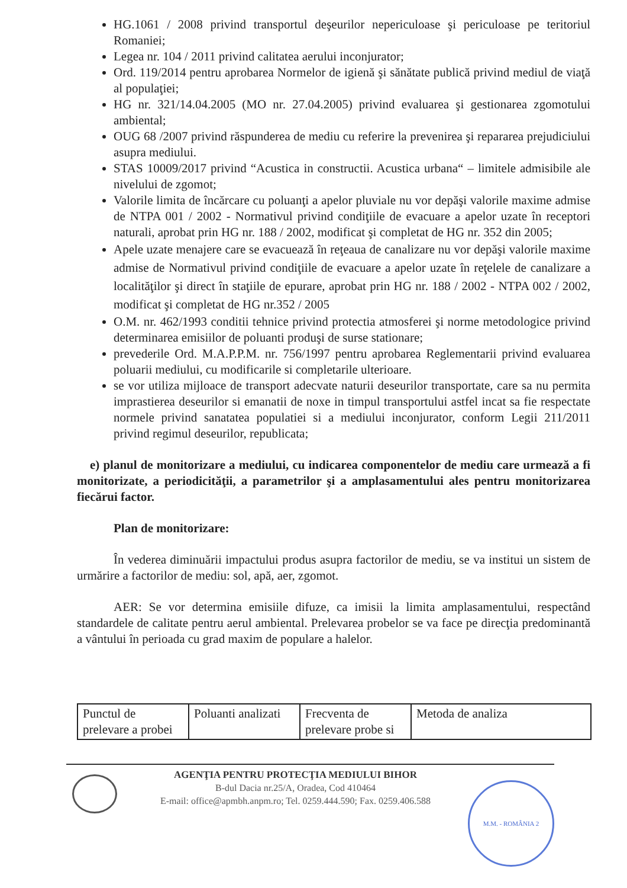HG.1061 / 2008 privind transportul deşeurilor nepericuloase şi periculoase pe teritoriul Romaniei;
Legea nr. 104 / 2011 privind calitatea aerului inconjurator;
Ord. 119/2014 pentru aprobarea Normelor de igienă şi sănătate publică privind mediul de viaţă al populaţiei;
HG nr. 321/14.04.2005 (MO nr. 27.04.2005) privind evaluarea şi gestionarea zgomotului ambiental;
OUG 68 /2007 privind răspunderea de mediu cu referire la prevenirea şi repararea prejudiciului asupra mediului.
STAS 10009/2017 privind “Acustica in constructii. Acustica urbana“ – limitele admisibile ale nivelului de zgomot;
Valorile limita de încărcare cu poluanţi a apelor pluviale nu vor depăşi valorile maxime admise de NTPA 001 / 2002 - Normativul privind condiţiile de evacuare a apelor uzate în receptori naturali, aprobat prin HG nr. 188 / 2002, modificat şi completat de HG nr. 352 din 2005;
Apele uzate menajere care se evacuează în reţeaua de canalizare nu vor depăşi valorile maxime admise de Normativul privind condiţiile de evacuare a apelor uzate în reţelele de canalizare a localităţilor şi direct în staţiile de epurare, aprobat prin HG nr. 188 / 2002 - NTPA 002 / 2002, modificat şi completat de HG nr.352 / 2005
O.M. nr. 462/1993 conditii tehnice privind protectia atmosferei şi norme metodologice privind determinarea emisiilor de poluanti produşi de surse stationare;
prevederile Ord. M.A.P.P.M. nr. 756/1997 pentru aprobarea Reglementarii privind evaluarea poluarii mediului, cu modificarile si completarile ulterioare.
se vor utiliza mijloace de transport adecvate naturii deseurilor transportate, care sa nu permita imprastierea deseurilor si emanatii de noxe in timpul transportului astfel incat sa fie respectate normele privind sanatatea populatiei si a mediului inconjurator, conform Legii 211/2011 privind regimul deseurilor, republicata;
e) planul de monitorizare a mediului, cu indicarea componentelor de mediu care urmează a fi monitorizate, a periodicităţii, a parametrilor şi a amplasamentului ales pentru monitorizarea fiecărui factor.
Plan de monitorizare:
În vederea diminuării impactului produs asupra factorilor de mediu, se va institui un sistem de urmărire a factorilor de mediu: sol, apă, aer, zgomot.
AER: Se vor determina emisiile difuze, ca imisii la limita amplasamentului, respectând standardele de calitate pentru aerul ambiental. Prelevarea probelor se va face pe direcţia predominantă a vântului în perioada cu grad maxim de populare a halelor.
| Punctul de prelevare a probei | Poluanti analizati | Frecventa de prelevare probe si | Metoda de analiza |
AGENŢIA PENTRU PROTECŢIA MEDIULUI BIHOR
B-dul Dacia nr.25/A, Oradea, Cod 410464
E-mail: office@apmbh.anpm.ro; Tel. 0259.444.590; Fax. 0259.406.588
M.M. - ROMÂNIA 2